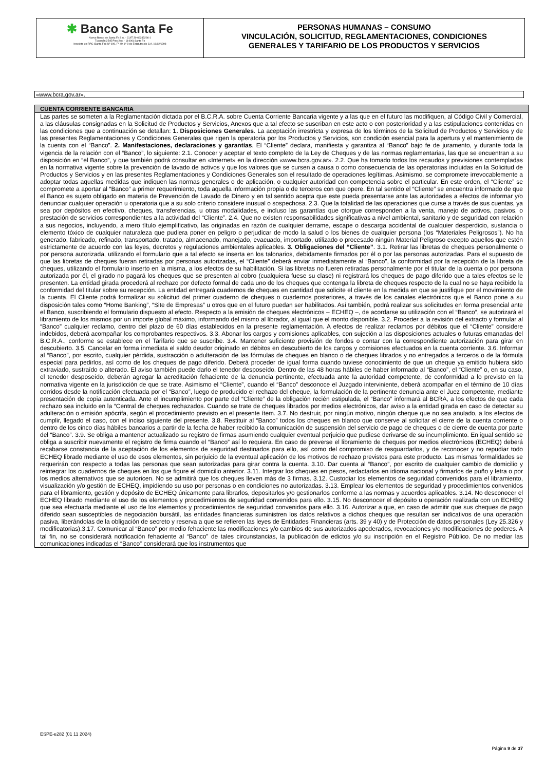✱ Banco Santa Fe
Nuevo Banco de Santa Fe S.A. - CUIT 30-69243266-1
Tucumán 2545 Piso 2do. - (3.000) Santa Fe
Inscripto en RPC (Santa Fe): Nº 109, Fº 49, Lº 9 de Estatutos de S.A. 10/12/1998
PERSONAS HUMANAS – CONSUMO
VINCULACIÓN, SOLICITUD, REGLAMENTACIONES, CONDICIONES
GENERALES Y TARIFARIO DE LOS PRODUCTOS Y SERVICIOS
«www.bcra.gov.ar».
CUENTA CORRIENTE BANCARIA
Las partes se someten a la Reglamentación dictada por el B.C.R.A. sobre Cuenta Corriente Bancaria vigente y a las que en el futuro las modifiquen, al Código Civil y Comercial, a las cláusulas consignadas en la Solicitud de Productos y Servicios, Anexos que a tal efecto se suscriban en este acto o con posterioridad y a las estipulaciones contenidas en las condiciones que a continuación se detallan: 1. Disposiciones Generales. La aceptación irrestricta y expresa de los términos de la Solicitud de Productos y Servicios y de las presentes Reglamentaciones y Condiciones Generales que rigen la operatoria por los Productos y Servicios, son condición esencial para la apertura y el mantenimiento de la cuenta con el “Banco”. 2. Manifestaciones, declaraciones y garantías. El “Cliente” declara, manifiesta y garantiza al “Banco” bajo fe de juramento, y durante toda la vigencia de la relación con el “Banco”, lo siguiente: 2.1. Conocer y aceptar el texto completo de la Ley de Cheques y de las normas reglamentarias, las que se encuentran a su disposición en “el Banco”, y que también podrá consultar en «Internet» en la dirección «www.bcra.gov.ar». 2.2. Que ha tomado todos los recaudos y previsiones contempladas en la normativa vigente sobre la prevención de lavado de activos y que los valores que se cursen a causa o como consecuencia de las operatorias incluidas en la Solicitud de Productos y Servicios y en las presentes Reglamentaciones y Condiciones Generales son el resultado de operaciones legítimas. Asimismo, se compromete irrevocablemente a adoptar todas aquellas medidas que indiquen las normas generales o de aplicación, o cualquier autoridad con competencia sobre el particular. En este orden, el “Cliente” se compromete a aportar al “Banco” a primer requerimiento, toda aquella información propia o de terceros con que opere. En tal sentido el “Cliente” se encuentra informado de que el Banco es sujeto obligado en materia de Prevención de Lavado de Dinero y en tal sentido acepta que este pueda presentarse ante las autoridades a efectos de informar y/o denunciar cualquier operación u operatoria que a su solo criterio considere inusual o sospechosa. 2.3. Que la totalidad de las operaciones que curse a través de sus cuentas, ya sea por depósitos en efectivo, cheques, transferencias, u otras modalidades, e incluso las garantías que otorgue corresponden a la venta, manejo de activos, pasivos, o prestación de servicios correspondientes a la actividad del “Cliente”. 2.4. Que no existen responsabilidades significativas a nivel ambiental, sanitario y de seguridad con relación a sus negocios, incluyendo, a mero título ejemplificativo, las originadas en razón de cualquier derrame, escape o descarga accidental de cualquier desperdicio, sustancia o elemento tóxico de cualquier naturaleza que pudiera poner en peligro o perjudicar de modo la salud o los bienes de cualquier persona (los “Materiales Peligrosos”). No ha generado, fabricado, refinado, transportado, tratado, almacenado, manejado, evacuado, importado, utilizado o procesado ningún Material Peligroso excepto aquellos que estén estrictamente de acuerdo con las leyes, decretos y regulaciones ambientales aplicables. 3. Obligaciones del “Cliente”. 3.1. Retirar las libretas de cheques personalmente o por persona autorizada, utilizando el formulario que a tal efecto se inserta en los talonarios, debidamente firmados por él o por las personas autorizadas. Para el supuesto de que las libretas de cheques fueran retiradas por personas autorizadas, el “Cliente” deberá enviar inmediatamente al “Banco”, la conformidad por la recepción de la libreta de cheques, utilizando el formulario inserto en la misma, a los efectos de su habilitación. Si las libretas no fueren retiradas personalmente por el titular de la cuenta o por persona autorizada por él, el girado no pagará los cheques que se presenten al cobro (cualquiera fuese su clase) ni registrará los cheques de pago diferido que a tales efectos se le presenten. La entidad girada procederá al rechazo por defecto formal de cada uno de los cheques que contenga la libreta de cheques respecto de la cual no se haya recibido la conformidad del titular sobre su recepción. La entidad entregará cuadernos de cheques en cantidad que solicite el cliente en la medida en que se justifique por el movimiento de la cuenta. El Cliente podrá formalizar su solicitud del primer cuaderno de cheques o cuadernos posteriores, a través de los canales electrónicos que el Banco pone a su disposición tales como “Home Banking”, “Site de Empresas” u otros que en el futuro puedan ser habilitados. Así también, podrá realizar sus solicitudes en forma presencial ante el Banco, suscribiendo el formulario dispuesto al efecto. Respecto a la emisión de cheques electrónicos – ECHEQ –, de acordarse su utilización con el “Banco”, se autorizará el libramiento de los mismos por un importe global máximo, informando del mismo al librador, al igual que el monto disponible. 3.2. Proceder a la revisión del extracto y formular al “Banco” cualquier reclamo, dentro del plazo de 60 días establecidos en la presente reglamentación. A efectos de realizar reclamos por débitos que el “Cliente” considere indebidos, deberá acompañar los comprobantes respectivos. 3.3. Abonar los cargos y comisiones aplicables, con sujeción a las disposiciones actuales o futuras emanadas del B.C.R.A., conforme se establece en el Tarifario que se suscribe. 3.4. Mantener suficiente provisión de fondos o contar con la correspondiente autorización para girar en descubierto. 3.5. Cancelar en forma inmediata el saldo deudor originado en débitos en descubierto de los cargos y comisiones efectuados en la cuenta corriente. 3.6. Informar al “Banco”, por escrito, cualquier pérdida, sustracción o adulteración de las fórmulas de cheques en blanco o de cheques librados y no entregados a terceros o de la fórmula especial para pedirlos, así como de los cheques de pago diferido. Deberá proceder de igual forma cuando tuviese conocimiento de que un cheque ya emitido hubiera sido extraviado, sustraído o alterado. El aviso también puede darlo el tenedor desposeído. Dentro de las 48 horas hábiles de haber informado al “Banco”, el “Cliente” o, en su caso, el tenedor desposeído, deberán agregar la acreditación fehaciente de la denuncia pertinente, efectuada ante la autoridad competente, de conformidad a lo previsto en la normativa vigente en la jurisdicción de que se trate. Asimismo el “Cliente”, cuando el “Banco” desconoce el Juzgado interviniente, deberá acompañar en el término de 10 días corridos desde la notificación efectuada por el “Banco”, luego de producido el rechazo del cheque, la formulación de la pertinente denuncia ante el Juez competente, mediante presentación de copia autenticada. Ante el incumplimiento por parte del “Cliente” de la obligación recién estipulada, el “Banco” informará al BCRA, a los efectos de que cada rechazo sea incluido en la “Central de cheques rechazados. Cuando se trate de cheques librados por medios electrónicos, dar aviso a la entidad girada en caso de detectar su adulteración o emisión apócrifa, según el procedimiento previsto en el presente ítem. 3.7. No destruir, por ningún motivo, ningún cheque que no sea anulado, a los efectos de cumplir, llegado el caso, con el inciso siguiente del presente. 3.8. Restituir al “Banco” todos los cheques en blanco que conserve al solicitar el cierre de la cuenta corriente o dentro de los cinco días hábiles bancarios a partir de la fecha de haber recibido la comunicación de suspensión del servicio de pago de cheques o de cierre de cuenta por parte del “Banco”. 3.9. Se obliga a mantener actualizado su registro de firmas asumiendo cualquier eventual perjuicio que pudiese derivarse de su incumplimiento. En igual sentido se obliga a suscribir nuevamente el registro de firma cuando el “Banco” así lo requiera. En caso de preverse el libramiento de cheques por medios electrónicos (ECHEQ) deberá recabarse constancia de la aceptación de los elementos de seguridad destinados para ello, así como del compromiso de resguardarlos, y de reconocer y no repudiar todo ECHEQ librado mediante el uso de esos elementos, sin perjuicio de la eventual aplicación de los motivos de rechazo previstos para este producto. Las mismas formalidades se requerirán con respecto a todas las personas que sean autorizadas para girar contra la cuenta. 3.10. Dar cuenta al “Banco”, por escrito de cualquier cambio de domicilio y reintegrar los cuadernos de cheques en los que figure el domicilio anterior. 3.11. Integrar los cheques en pesos, redactarlos en idioma nacional y firmarlos de puño y letra o por los medios alternativos que se autoricen. No se admitirá que los cheques lleven más de 3 firmas. 3.12. Custodiar los elementos de seguridad convenidos para el libramiento, visualización y/o gestión de ECHEQ, impidiendo su uso por personas o en condiciones no autorizadas. 3.13. Emplear los elementos de seguridad y procedimientos convenidos para el libramiento, gestión y depósito de ECHEQ únicamente para librarlos, depositarlos y/o gestionarlos conforme a las normas y acuerdos aplicables. 3.14. No desconocer el ECHEQ librado mediante el uso de los elementos y procedimientos de seguridad convenidos para ello. 3.15. No desconocer el depósito u operación realizada con un ECHEQ que sea efectuada mediante el uso de los elementos y procedimientos de seguridad convenidos para ello. 3.16. Autorizar a que, en caso de admitir que sus cheques de pago diferido sean susceptibles de negociación bursátil, las entidades financieras suministren los datos relativos a dichos cheques que resultan ser indicativos de una operación pasiva, liberándolas de la obligación de secreto y reserva a que se refieren las leyes de Entidades Financieras (arts. 39 y 40) y de Protección de datos personales (Ley 25.326 y modificatorias).3.17. Comunicar al “Banco” por medio fehaciente las modificaciones y/o cambios de sus autorizados apoderados, revocaciones y/o modificaciones de poderes. A tal fin, no se considerará notificación fehaciente al “Banco” de tales circunstancias, la publicación de edictos y/o su inscripción en el Registro Público. De no mediar las comunicaciones indicadas el “Banco” considerará que los instrumentos que
ESPE-e282 (01 11 2024)
Página 9 de 37